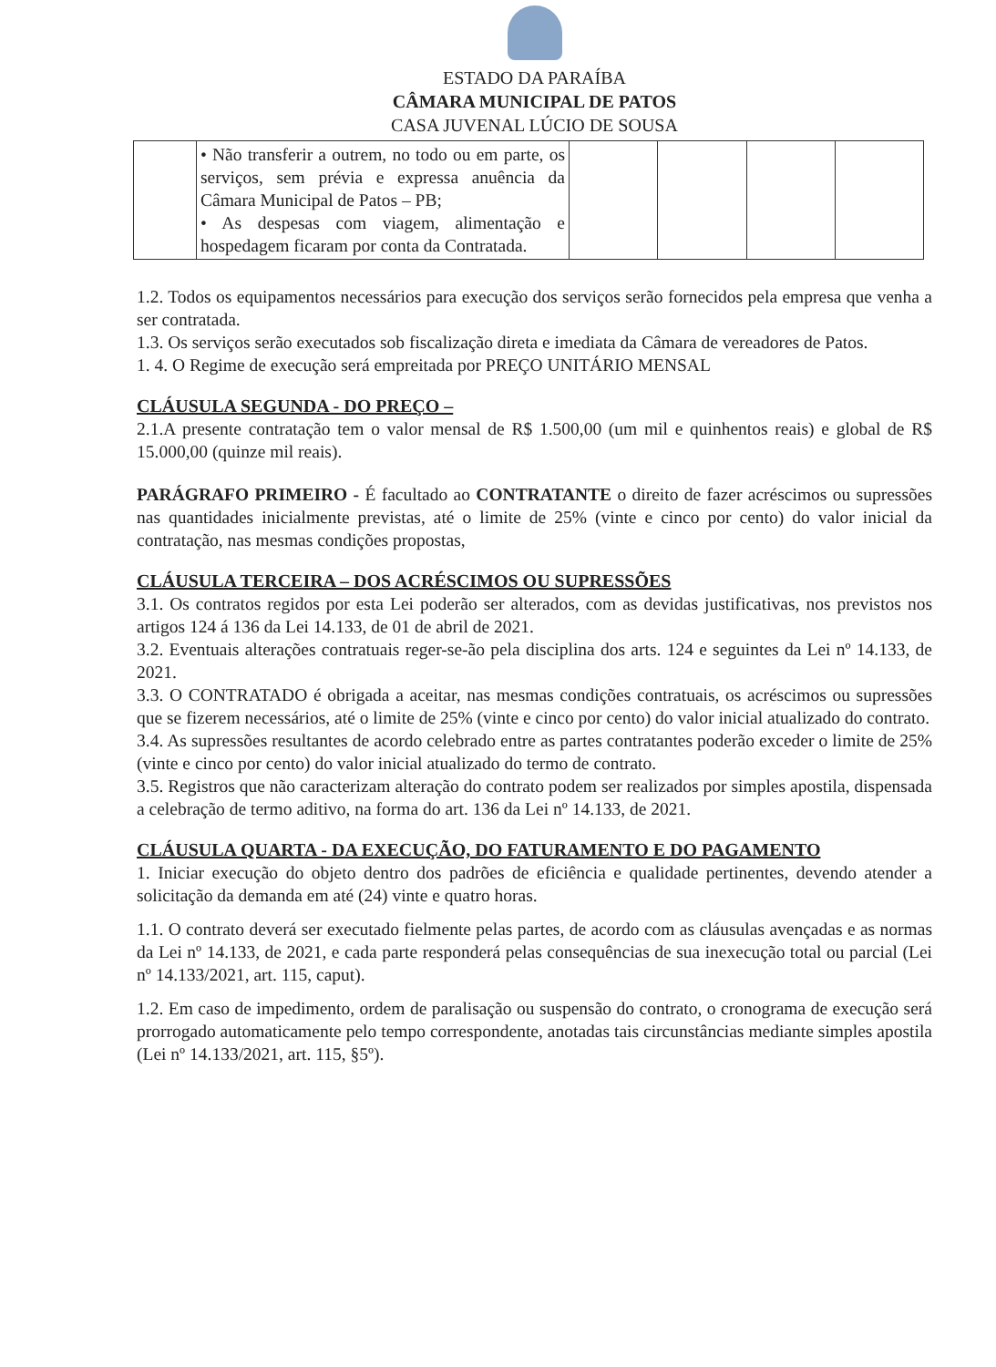ESTADO DA PARAÍBA
CÂMARA MUNICIPAL DE PATOS
CASA JUVENAL LÚCIO DE SOUSA
| | • Não transferir a outrem, no todo ou em parte, os serviços, sem prévia e expressa anuência da Câmara Municipal de Patos – PB; • As despesas com viagem, alimentação e hospedagem ficaram por conta da Contratada. | | | | |
1.2. Todos os equipamentos necessários para execução dos serviços serão fornecidos pela empresa que venha a ser contratada.
1.3. Os serviços serão executados sob fiscalização direta e imediata da Câmara de vereadores de Patos.
1. 4. O Regime de execução será empreitada por PREÇO UNITÁRIO MENSAL
CLÁUSULA SEGUNDA - DO PREÇO –
2.1.A presente contratação tem o valor mensal de R$ 1.500,00 (um mil e quinhentos reais) e global de R$ 15.000,00 (quinze mil reais).
PARÁGRAFO PRIMEIRO - É facultado ao CONTRATANTE o direito de fazer acréscimos ou supressões nas quantidades inicialmente previstas, até o limite de 25% (vinte e cinco por cento) do valor inicial da contratação, nas mesmas condições propostas,
CLÁUSULA TERCEIRA – DOS ACRÉSCIMOS OU SUPRESSÕES
3.1. Os contratos regidos por esta Lei poderão ser alterados, com as devidas justificativas, nos previstos nos artigos 124 á 136 da Lei 14.133, de 01 de abril de 2021.
3.2. Eventuais alterações contratuais reger-se-ão pela disciplina dos arts. 124 e seguintes da Lei nº 14.133, de 2021.
3.3. O CONTRATADO é obrigada a aceitar, nas mesmas condições contratuais, os acréscimos ou supressões que se fizerem necessários, até o limite de 25% (vinte e cinco por cento) do valor inicial atualizado do contrato.
3.4. As supressões resultantes de acordo celebrado entre as partes contratantes poderão exceder o limite de 25% (vinte e cinco por cento) do valor inicial atualizado do termo de contrato.
3.5. Registros que não caracterizam alteração do contrato podem ser realizados por simples apostila, dispensada a celebração de termo aditivo, na forma do art. 136 da Lei nº 14.133, de 2021.
CLÁUSULA QUARTA - DA EXECUÇÃO, DO FATURAMENTO E DO PAGAMENTO
1. Iniciar execução do objeto dentro dos padrões de eficiência e qualidade pertinentes, devendo atender a solicitação da demanda em até (24) vinte e quatro horas.
1.1. O contrato deverá ser executado fielmente pelas partes, de acordo com as cláusulas avençadas e as normas da Lei nº 14.133, de 2021, e cada parte responderá pelas consequências de sua inexecução total ou parcial (Lei nº 14.133/2021, art. 115, caput).
1.2. Em caso de impedimento, ordem de paralisação ou suspensão do contrato, o cronograma de execução será prorrogado automaticamente pelo tempo correspondente, anotadas tais circunstâncias mediante simples apostila (Lei nº 14.133/2021, art. 115, §5º).